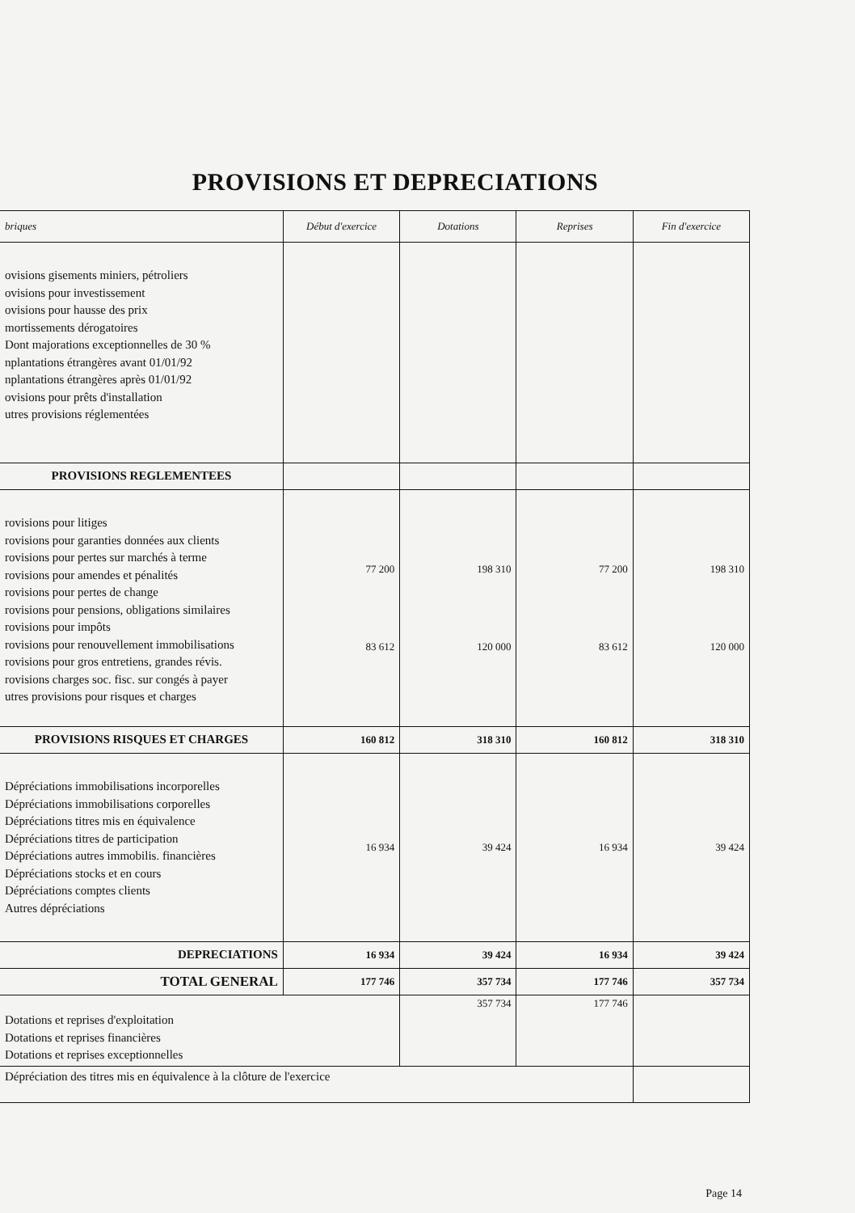PROVISIONS ET DEPRECIATIONS
| briques | Début d'exercice | Dotations | Reprises | Fin d'exercice |
| --- | --- | --- | --- | --- |
| ovisions gisements miniers, pétroliers ovisions pour investissement ovisions pour hausse des prix mortissements dérogatoires Dont majorations exceptionnelles de 30 % nplantations étrangères avant 01/01/92 nplantations étrangères après 01/01/92 ovisions pour prêts d'installation utres provisions réglementées | | | | |
| PROVISIONS REGLEMENTEES | | | | |
| rovisions pour litiges rovisions pour garanties données aux clients rovisions pour pertes sur marchés à terme rovisions pour amendes et pénalités rovisions pour pertes de change rovisions pour pensions, obligations similaires rovisions pour impôts rovisions pour renouvellement immobilisations rovisions pour gros entretiens, grandes révis. rovisions charges soc. fisc. sur congés à payer utres provisions pour risques et charges | 77 200 83 612 | 198 310 120 000 | 77 200 83 612 | 198 310 120 000 |
| PROVISIONS RISQUES ET CHARGES | 160 812 | 318 310 | 160 812 | 318 310 |
| Dépréciations immobilisations incorporelles Dépréciations immobilisations corporelles Dépréciations titres mis en équivalence Dépréciations titres de participation Dépréciations autres immobilis. financières Dépréciations stocks et en cours Dépréciations comptes clients Autres dépréciations | 16 934 | 39 424 | 16 934 | 39 424 |
| DEPRECIATIONS | 16 934 | 39 424 | 16 934 | 39 424 |
| TOTAL GENERAL | 177 746 | 357 734 | 177 746 | 357 734 |
| Dotations et reprises d'exploitation Dotations et reprises financières Dotations et reprises exceptionnelles | | 357 734 | 177 746 | |
| Dépréciation des titres mis en équivalence à la clôture de l'exercice | | | | |
Page 14